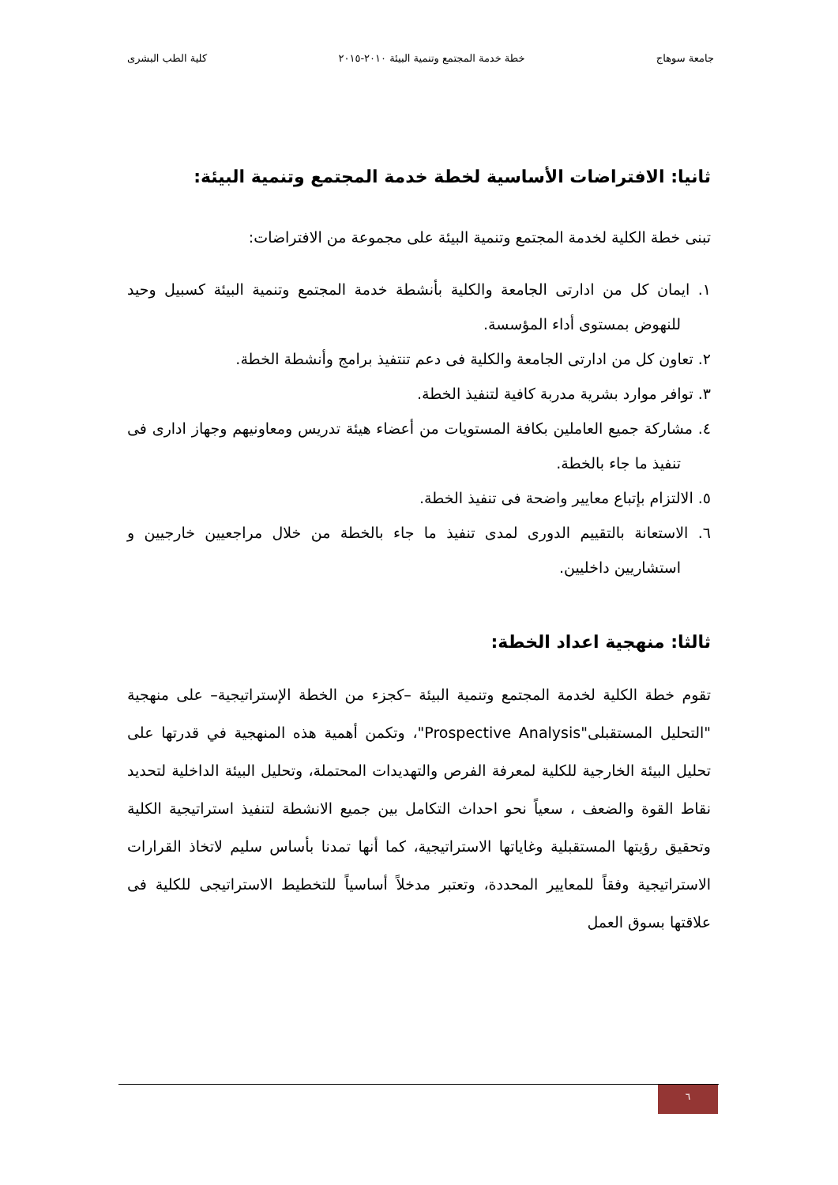جامعة سوهاج خطة خدمة المجتمع وتنمية البيئة ٢٠١٠-٢٠١٥ كلية الطب البشرى
ثانيا: الافتراضات الأساسية لخطة خدمة المجتمع وتنمية البيئة:
تبنى خطة الكلية لخدمة المجتمع وتنمية البيئة على مجموعة من الافتراضات:
١. ايمان كل من ادارتى الجامعة والكلية بأنشطة خدمة المجتمع وتنمية البيئة كسبيل وحيد للنهوض بمستوى أداء المؤسسة.
٢. تعاون كل من ادارتى الجامعة والكلية فى دعم تنتفيذ برامج وأنشطة الخطة.
٣. توافر موارد بشرية مدربة كافية لتنفيذ الخطة.
٤. مشاركة جميع العاملين بكافة المستويات من أعضاء هيئة تدريس ومعاونيهم وجهاز اداری فى تنفيذ ما جاء بالخطة.
٥. الالتزام بإتباع معايير واضحة فى تنفيذ الخطة.
٦. الاستعانة بالتقييم الدورى لمدى تنفيذ ما جاء بالخطة من خلال مراجعيين خارجيين و استشاريين داخليين.
ثالثا: منهجية اعداد الخطة:
تقوم خطة الكلية لخدمة المجتمع وتنمية البيئة –كجزء من الخطة الإستراتيجية– على منهجية "التحليل المستقبلى"Prospective Analysis"، وتكمن أهمية هذه المنهجية في قدرتها على تحليل البيئة الخارجية للكلية لمعرفة الفرص والتهديدات المحتملة، وتحليل البيئة الداخلية لتحديد نقاط القوة والضعف ، سعياً نحو احداث التكامل بين جميع الانشطة لتنفيذ استراتيجية الكلية وتحقيق رؤيتها المستقبلية وغاياتها الاستراتيجية، كما أنها تمدنا بأساس سليم لاتخاذ القرارات الاستراتيجية وفقاً للمعايير المحددة، وتعتبر مدخلاً أساسياً للتخطيط الاستراتيجى للكلية فى علاقتها بسوق العمل
٦